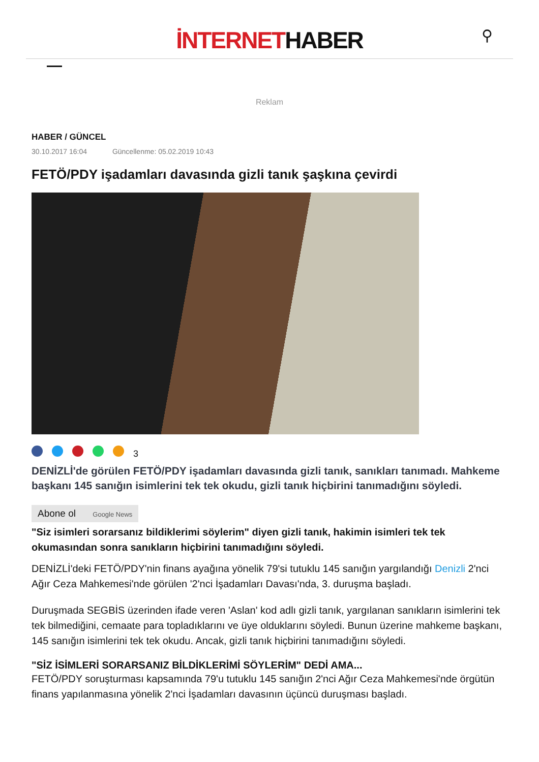İNTERNETHABER
⚲
Reklam
HABER / GÜNCEL
30.10.2017 16:04 Güncellenme: 05.02.2019 10:43
FETÖ/PDY işadamları davasında gizli tanık şaşkına çevirdi
3
DENİZLİ'de görülen FETÖ/PDY işadamları davasında gizli tanık, sanıkları tanımadı. Mahkeme başkanı 145 sanığın isimlerini tek tek okudu, gizli tanık hiçbirini tanımadığını söyledi.
Abone ol Google News
"Siz isimleri sorarsanız bildiklerimi söylerim" diyen gizli tanık, hakimin isimleri tek tek okumasından sonra sanıkların hiçbirini tanımadığını söyledi.
DENİZLİ'deki FETÖ/PDY'nin finans ayağına yönelik 79'si tutuklu 145 sanığın yargılandığı Denizli 2'nci Ağır Ceza Mahkemesi'nde görülen '2'nci İşadamları Davası'nda, 3. duruşma başladı.
Duruşmada SEGBİS üzerinden ifade veren 'Aslan' kod adlı gizli tanık, yargılanan sanıkların isimlerini tek tek bilmediğini, cemaate para topladıklarını ve üye olduklarını söyledi. Bunun üzerine mahkeme başkanı, 145 sanığın isimlerini tek tek okudu. Ancak, gizli tanık hiçbirini tanımadığını söyledi.
"SİZ İSİMLERİ SORARSANIZ BİLDİKLERİMİ SÖYLERİM" DEDİ AMA...
FETÖ/PDY soruşturması kapsamında 79'u tutuklu 145 sanığın 2'nci Ağır Ceza Mahkemesi'nde örgütün finans yapılanmasına yönelik 2'nci İşadamları davasının üçüncü duruşması başladı.